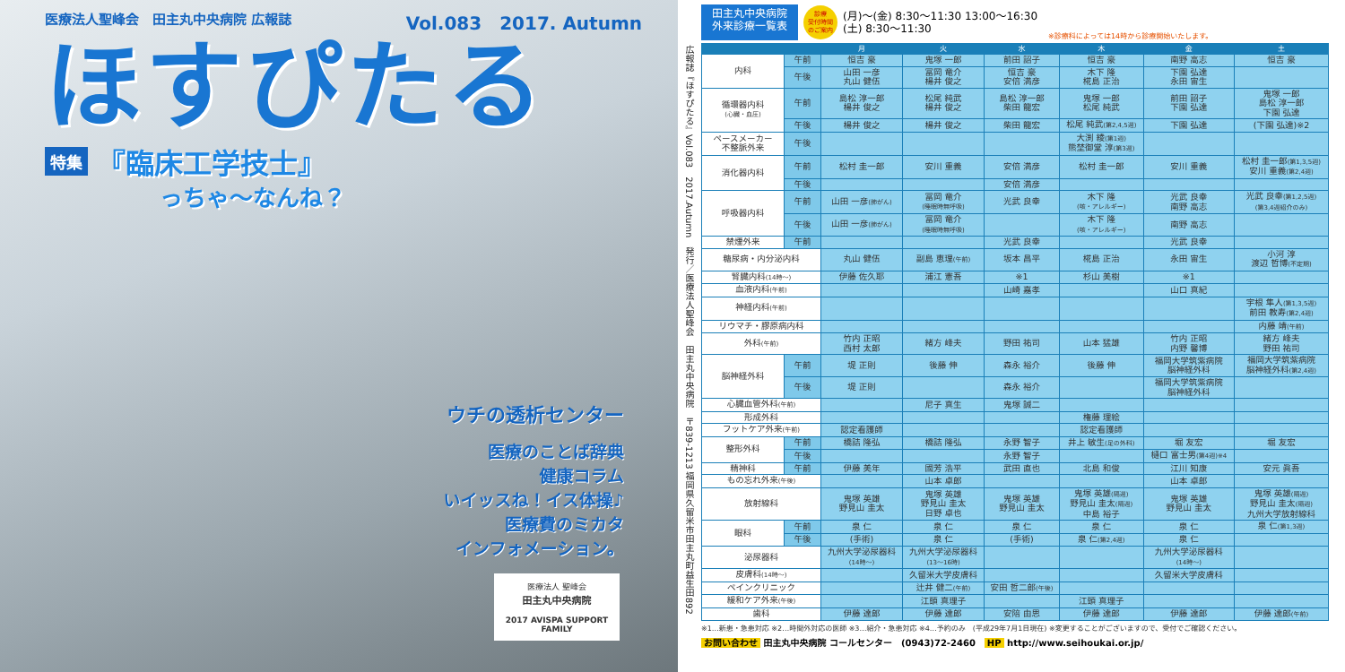医療法人聖峰会　田主丸中央病院 広報誌 Vol.083　2017. Autumn
ほすぴたる
特集
『臨床工学技士』
っちゃ〜なんね？
ウチの透析センター
医療のことば辞典
健康コラム
いイッスね！イス体操♪
医療費のミカタ
インフォメーション。
医療法人 聖峰会
田主丸中央病院
2017 AVISPA SUPPORT FAMILY
広報誌『ほすぴたる』Vol.083　2017.Autumn　発行／医療法人聖峰会　田主丸中央病院　〒839-1213 福岡県久留米市田主丸町益生田892
田主丸中央病院
外来診療一覧表
診療
受付時間
のご案内
(月)〜(金) 8:30〜11:30 13:00〜16:30
(土) 8:30〜11:30
※診療科によっては14時から診療開始いたします。
| | | 月 | 火 | 水 | 木 | 金 | 土 |
| --- | --- | --- | --- | --- | --- | --- | --- |
| 内科 | 午前 | 恒吉 豪 | 鬼塚 一郎 | 前田 詔子 | 恒吉 豪 | 南野 高志 | 恒吉 豪 |
| | 午後 | 山田 一彦 丸山 健伍 | 冨岡 竜介 楊井 俊之 | 恒吉 豪 安倍 満彦 | 木下 隆 椛島 正治 | 下園 弘達 永田 宙生 | |
| 循環器内科 (心臓・血圧) | 午前 | 島松 淳一郎 楊井 俊之 | 松尾 純武 楊井 俊之 | 島松 淳一郎 柴田 龍宏 | 鬼塚 一郎 松尾 純武 | 前田 詔子 下園 弘達 | 鬼塚 一郎 島松 淳一郎 下園 弘達 |
| | 午後 | 楊井 俊之 | 楊井 俊之 | 柴田 龍宏 | 松尾 純武 (第2,4,5週) | 下園 弘達 | (下園 弘達)※2 |
| ペースメーカー 不整脈外来 | 午後 | | | | 大渕 綾 (第1週) 熊埜御堂 淳 (第3週) | | |
| 消化器内科 | 午前 | 松村 圭一郎 | 安川 重義 | 安倍 満彦 | 松村 圭一郎 | 安川 重義 | 松村 圭一郎 (第1,3,5週) 安川 重義 (第2,4週) |
| | 午後 | | | 安倍 満彦 | | | |
| 呼吸器内科 | 午前 | 山田 一彦 (肺がん) | 冨岡 竜介 (睡眠時無呼吸) | 光武 良幸 | 木下 隆 (咳・アレルギー) | 光武 良幸 南野 高志 | 光武 良幸 (第1,2,5週) (第3,4週紹介のみ) |
| | 午後 | 山田 一彦 (肺がん) | 冨岡 竜介 (睡眠時無呼吸) | | 木下 隆 (咳・アレルギー) | 南野 高志 | |
| 禁煙外来 | 午前 | | | 光武 良幸 | | 光武 良幸 | |
| 糖尿病・内分泌内科 | | 丸山 健伍 | 副島 恵理 (午前) | 坂本 昌平 | 椛島 正治 | 永田 宙生 | 小河 淳 渡辺 哲博 (不定期) |
| 腎臓内科 (14時〜) | | 伊藤 佐久耶 | 浦江 憲吾 | ※1 | 杉山 美樹 | ※1 | |
| 血液内科 (午前) | | | | 山崎 嘉孝 | | 山口 真紀 | |
| 神経内科 (午前) | | | | | | | 宇根 隼人 (第1,3,5週) 前田 教寿 (第2,4週) |
| リウマチ・膠原病内科 | | | | | | | 内藤 靖 (午前) |
| 外科 (午前) | | 竹内 正昭 西村 太郎 | 緒方 峰夫 | 野田 祐司 | 山本 猛雄 | 竹内 正昭 内野 馨博 | 緒方 峰夫 野田 祐司 |
| 脳神経外科 | 午前 | 堤 正則 | 後藤 伸 | 森永 裕介 | 後藤 伸 | 福岡大学筑紫病院 脳神経外科 | 福岡大学筑紫病院 脳神経外科 (第2,4週) |
| | 午後 | 堤 正則 | | 森永 裕介 | | 福岡大学筑紫病院 脳神経外科 | |
| 心臓血管外科 (午前) | | | 尼子 真生 | 鬼塚 誠二 | | | |
| 形成外科 | | | | | 権藤 理絵 | | |
| フットケア外来 (午前) | | 認定看護師 | | | 認定看護師 | | |
| 整形外科 | 午前 | 橋詰 隆弘 | 橋詰 隆弘 | 永野 智子 | 井上 敏生 (足の外科) | 堀 友宏 | 堀 友宏 |
| | 午後 | | | 永野 智子 | | 樋口 富士男 (第4週)※4 | |
| 精神科 | 午前 | 伊藤 美年 | 國芳 浩平 | 武田 直也 | 北島 和俊 | 江川 知康 | 安元 眞吾 |
| もの忘れ外来 (午後) | | | 山本 卓郎 | | | 山本 卓郎 | |
| 放射線科 | | 鬼塚 英雄 野見山 圭太 | 鬼塚 英雄 野見山 圭太 日野 卓也 | 鬼塚 英雄 野見山 圭太 | 鬼塚 英雄 (隔週) 野見山 圭太 (隔週) 中島 裕子 | 鬼塚 英雄 野見山 圭太 | 鬼塚 英雄 (隔週) 野見山 圭太 (隔週) 九州大学放射線科 |
| 眼科 | 午前 | 泉 仁 | 泉 仁 | 泉 仁 | 泉 仁 | 泉 仁 | 泉 仁 (第1,3週) |
| | 午後 | (手術) | 泉 仁 | (手術) | 泉 仁 (第2,4週) | 泉 仁 | |
| 泌尿器科 | | 九州大学泌尿器科 (14時〜) | 九州大学泌尿器科 (13〜16時) | | | 九州大学泌尿器科 (14時〜) | |
| 皮膚科 (14時〜) | | | 久留米大学皮膚科 | | | 久留米大学皮膚科 | |
| ペインクリニック | | | 辻井 健二 (午前) | 安田 哲二郎 (午後) | | | |
| 緩和ケア外来 (午後) | | | 江頭 真理子 | | 江頭 真理子 | | |
| 歯科 | | 伊藤 達郎 | 伊藤 達郎 | 安陪 由思 | 伊藤 達郎 | 伊藤 達郎 | 伊藤 達郎 (午前) |
※1…新患・急患対応 ※2…時間外対応の医師 ※3…紹介・急患対応 ※4…予約のみ　(平成29年7月1日現在) ※変更することがございますので、受付でご確認ください。
お問い合わせ 田主丸中央病院 コールセンター　(0943)72-2460　HP http://www.seihoukai.or.jp/